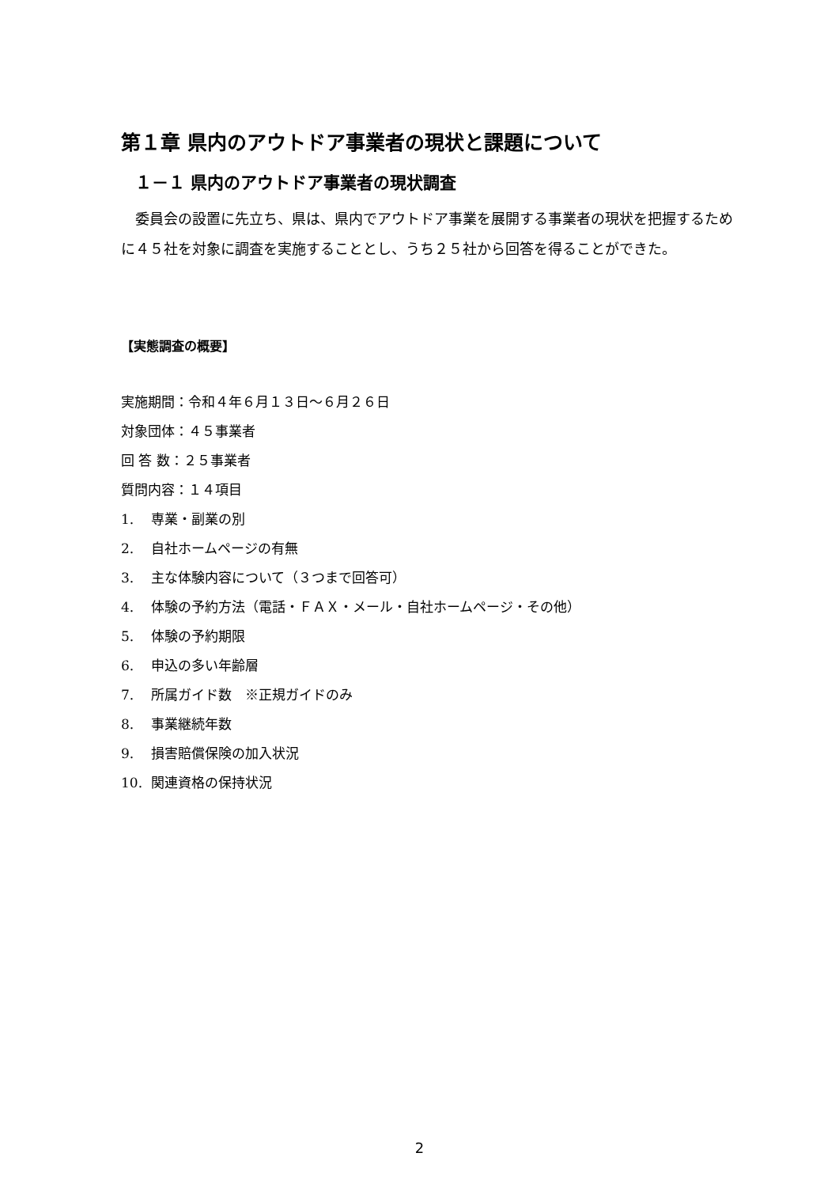第１章 県内のアウトドア事業者の現状と課題について
１－１ 県内のアウトドア事業者の現状調査
委員会の設置に先立ち、県は、県内でアウトドア事業を展開する事業者の現状を把握するために４５社を対象に調査を実施することとし、うち２５社から回答を得ることができた。
【実態調査の概要】
実施期間：令和４年６月１３日～６月２６日
対象団体：４５事業者
回 答 数：２５事業者
質問内容：１４項目
1. 専業・副業の別
2. 自社ホームページの有無
3. 主な体験内容について（３つまで回答可）
4. 体験の予約方法（電話・ＦＡＸ・メール・自社ホームページ・その他）
5. 体験の予約期限
6. 申込の多い年齢層
7. 所属ガイド数　※正規ガイドのみ
8. 事業継続年数
9. 損害賠償保険の加入状況
10. 関連資格の保持状況
2